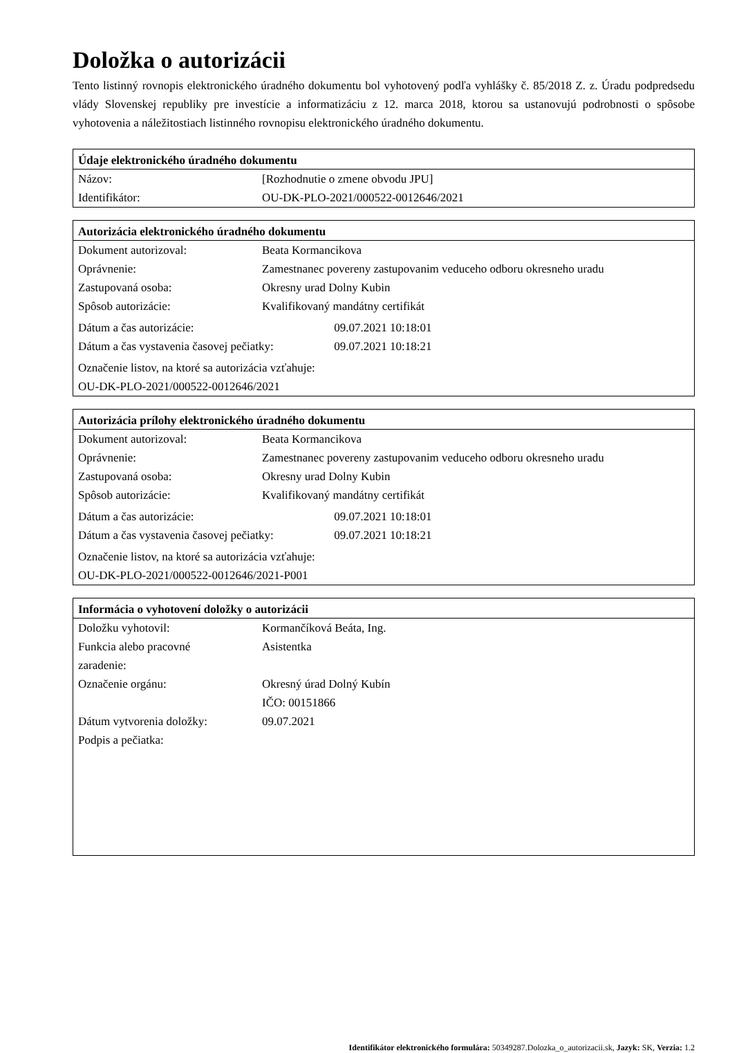Doložka o autorizácii
Tento listinný rovnopis elektronického úradného dokumentu bol vyhotovený podľa vyhlášky č. 85/2018 Z. z. Úradu podpredsedu vlády Slovenskej republiky pre investície a informatizáciu z 12. marca 2018, ktorou sa ustanovujú podrobnosti o spôsobe vyhotovenia a náležitostiach listinného rovnopisu elektronického úradného dokumentu.
| Údaje elektronického úradného dokumentu | |
| --- | --- |
| Názov: | [Rozhodnutie o zmene obvodu JPU] |
| Identifikátor: | OU-DK-PLO-2021/000522-0012646/2021 |
| Autorizácia elektronického úradného dokumentu | | |
| --- | --- | --- |
| Dokument autorizoval: | Beata Kormancikova | |
| Oprávnenie: | Zamestnanec povereny zastupovanim veduceho odboru okresneho uradu | |
| Zastupovaná osoba: | Okresny urad Dolny Kubin | |
| Spôsob autorizácie: | Kvalifikovaný mandátny certifikát | |
| Dátum a čas autorizácie: | | 09.07.2021 10:18:01 |
| Dátum a čas vystavenia časovej pečiatky: | | 09.07.2021 10:18:21 |
| Označenie listov, na ktoré sa autorizácia vzťahuje: OU-DK-PLO-2021/000522-0012646/2021 | | |
| Autorizácia prílohy elektronického úradného dokumentu | | |
| --- | --- | --- |
| Dokument autorizoval: | Beata Kormancikova | |
| Oprávnenie: | Zamestnanec povereny zastupovanim veduceho odboru okresneho uradu | |
| Zastupovaná osoba: | Okresny urad Dolny Kubin | |
| Spôsob autorizácie: | Kvalifikovaný mandátny certifikát | |
| Dátum a čas autorizácie: | | 09.07.2021 10:18:01 |
| Dátum a čas vystavenia časovej pečiatky: | | 09.07.2021 10:18:21 |
| Označenie listov, na ktoré sa autorizácia vzťahuje: OU-DK-PLO-2021/000522-0012646/2021-P001 | | |
| Informácia o vyhotovení doložky o autorizácii | |
| --- | --- |
| Doložku vyhotovil: | Kormančíková Beáta, Ing. |
| Funkcia alebo pracovné zaradenie: | Asistentka |
| Označenie orgánu: | Okresný úrad Dolný Kubín IČO: 00151866 |
| Dátum vytvorenia doložky: | 09.07.2021 |
| Podpis a pečiatka: | |
Identifikátor elektronického formulára: 50349287.Dolozka_o_autorizacii.sk, Jazyk: SK, Verzia: 1.2